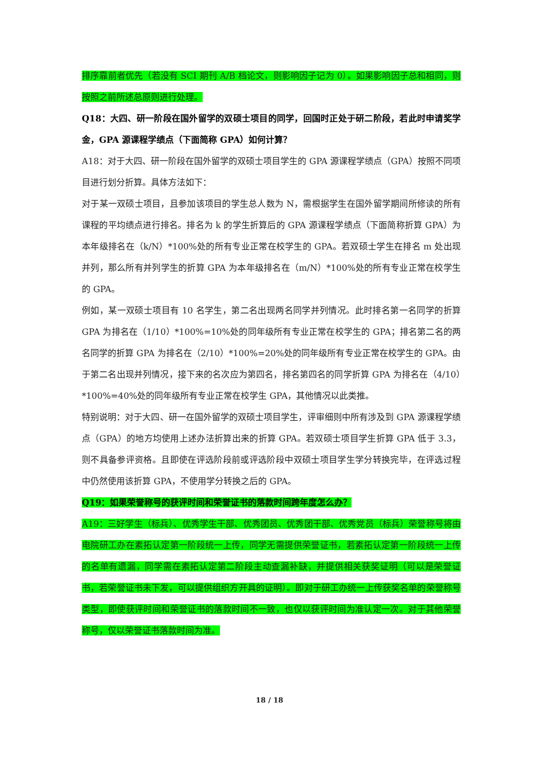排序靠前者优先（若没有 SCI 期刊 A/B 档论文，则影响因子记为 0）。如果影响因子总和相同，则按照之前所述总原则进行处理。
Q18：大四、研一阶段在国外留学的双硕士项目的同学，回国时正处于研二阶段，若此时申请奖学金，GPA 源课程学绩点（下面简称 GPA）如何计算？
A18：对于大四、研一阶段在国外留学的双硕士项目学生的 GPA 源课程学绩点（GPA）按照不同项目进行划分折算。具体方法如下：
对于某一双硕士项目，且参加该项目的学生总人数为 N，需根据学生在国外留学期间所修读的所有课程的平均绩点进行排名。排名为 k 的学生折算后的 GPA 源课程学绩点（下面简称折算 GPA）为本年级排名在（k/N）*100%处的所有专业正常在校学生的 GPA。若双硕士学生在排名 m 处出现并列，那么所有并列学生的折算 GPA 为本年级排名在（m/N）*100%处的所有专业正常在校学生的 GPA。
例如，某一双硕士项目有 10 名学生，第二名出现两名同学并列情况。此时排名第一名同学的折算 GPA 为排名在（1/10）*100%=10%处的同年级所有专业正常在校学生的 GPA；排名第二名的两名同学的折算 GPA 为排名在（2/10）*100%=20%处的同年级所有专业正常在校学生的 GPA。由于第二名出现并列情况，接下来的名次应为第四名，排名第四名的同学折算 GPA 为排名在（4/10）*100%=40%处的同年级所有专业正常在校学生 GPA，其他情况以此类推。
特别说明：对于大四、研一在国外留学的双硕士项目学生，评审细则中所有涉及到 GPA 源课程学绩点（GPA）的地方均使用上述办法折算出来的折算 GPA。若双硕士项目学生折算 GPA 低于 3.3，则不具备参评资格。且即使在评选阶段前或评选阶段中双硕士项目学生学分转换完毕，在评选过程中仍然使用该折算 GPA，不使用学分转换之后的 GPA。
Q19：如果荣誉称号的获评时间和荣誉证书的落款时间跨年度怎么办？
A19：三好学生（标兵）、优秀学生干部、优秀团员、优秀团干部、优秀党员（标兵）荣誉称号将由电院研工办在素拓认定第一阶段统一上传，同学无需提供荣誉证书，若素拓认定第一阶段统一上传的名单有遗漏，同学需在素拓认定第二阶段主动查漏补缺，并提供相关获奖证明（可以是荣誉证书，若荣誉证书未下发，可以提供组织方开具的证明）。即对于研工办统一上传获奖名单的荣誉称号类型，即使获评时间和荣誉证书的落款时间不一致，也仅以获评时间为准认定一次。对于其他荣誉称号，仅以荣誉证书落款时间为准。
18 / 18